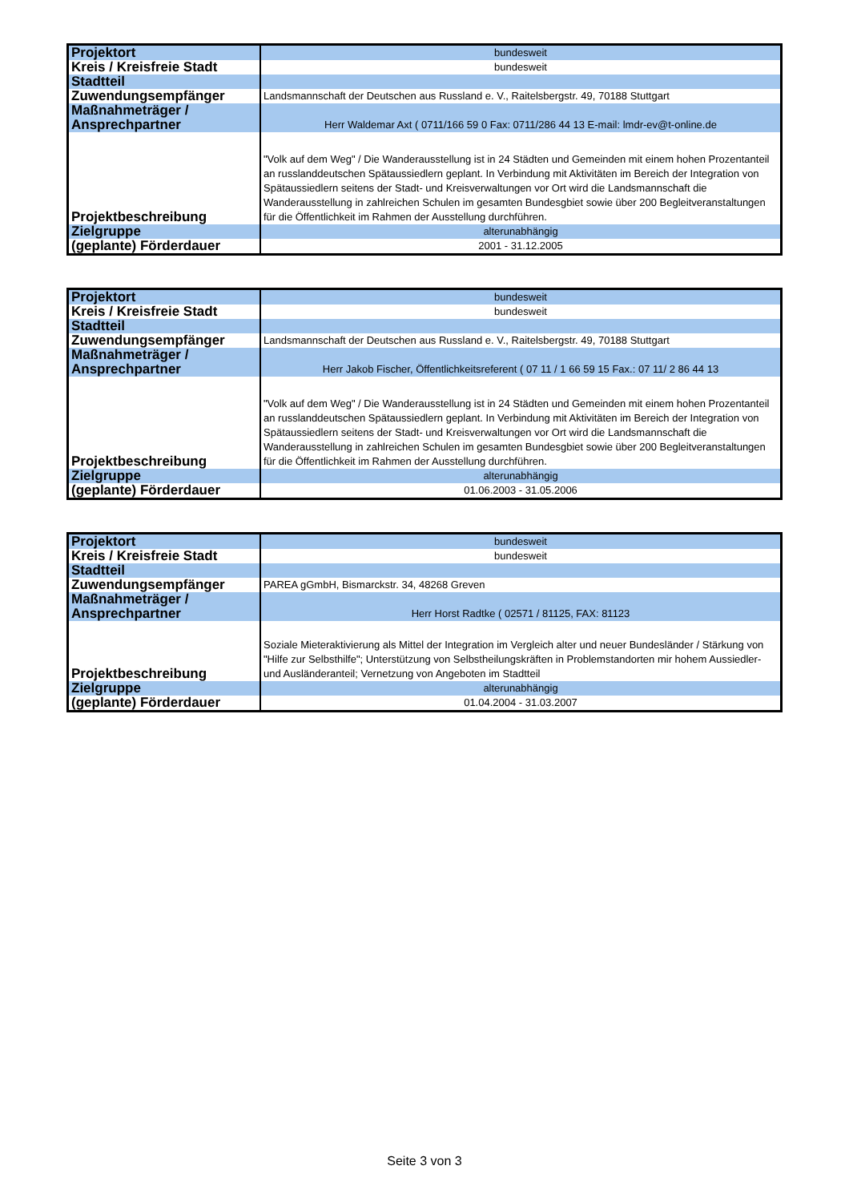| Projektort | bundesweit |
| Kreis / Kreisfreie Stadt | bundesweit |
| Stadtteil | |
| Zuwendungsempfänger | Landsmannschaft der Deutschen aus Russland e. V., Raitelsbergstr. 49, 70188 Stuttgart |
| Maßnahmeträger / Ansprechpartner | Herr Waldemar Axt ( 0711/166 59 0 Fax: 0711/286 44 13 E-mail: lmdr-ev@t-online.de |
| Projektbeschreibung | "Volk auf dem Weg" / Die Wanderausstellung ist in 24 Städten und Gemeinden mit einem hohen Prozentanteil an russlanddeutschen Spätaussiedlern geplant. In Verbindung mit Aktivitäten im Bereich der Integration von Spätaussiedlern seitens der Stadt- und Kreisverwaltungen vor Ort wird die Landsmannschaft die Wanderausstellung in zahlreichen Schulen im gesamten Bundesgbiet sowie über 200 Begleitveranstaltungen für die Öffentlichkeit im Rahmen der Ausstellung durchführen. |
| Zielgruppe | alterunabhängig |
| (geplante) Förderdauer | 2001 - 31.12.2005 |
| Projektort | bundesweit |
| Kreis / Kreisfreie Stadt | bundesweit |
| Stadtteil | |
| Zuwendungsempfänger | Landsmannschaft der Deutschen aus Russland e. V., Raitelsbergstr. 49, 70188 Stuttgart |
| Maßnahmeträger / Ansprechpartner | Herr Jakob Fischer, Öffentlichkeitsreferent ( 07 11 / 1 66 59 15 Fax.: 07 11/ 2 86 44 13 |
| Projektbeschreibung | "Volk auf dem Weg" / Die Wanderausstellung ist in 24 Städten und Gemeinden mit einem hohen Prozentanteil an russlanddeutschen Spätaussiedlern geplant. In Verbindung mit Aktivitäten im Bereich der Integration von Spätaussiedlern seitens der Stadt- und Kreisverwaltungen vor Ort wird die Landsmannschaft die Wanderausstellung in zahlreichen Schulen im gesamten Bundesgbiet sowie über 200 Begleitveranstaltungen für die Öffentlichkeit im Rahmen der Ausstellung durchführen. |
| Zielgruppe | alterunabhängig |
| (geplante) Förderdauer | 01.06.2003 - 31.05.2006 |
| Projektort | bundesweit |
| Kreis / Kreisfreie Stadt | bundesweit |
| Stadtteil | |
| Zuwendungsempfänger | PAREA gGmbH, Bismarckstr. 34, 48268 Greven |
| Maßnahmeträger / Ansprechpartner | Herr Horst Radtke ( 02571 / 81125, FAX: 81123 |
| Projektbeschreibung | Soziale Mieteraktivierung als Mittel der Integration im Vergleich alter und neuer Bundesländer / Stärkung von "Hilfe zur Selbsthilfe"; Unterstützung von Selbstheilungskräften in Problemstandorten mir hohem Aussiedler- und Ausländeranteil; Vernetzung von Angeboten im Stadtteil |
| Zielgruppe | alterunabhängig |
| (geplante) Förderdauer | 01.04.2004 - 31.03.2007 |
Seite 3 von 3